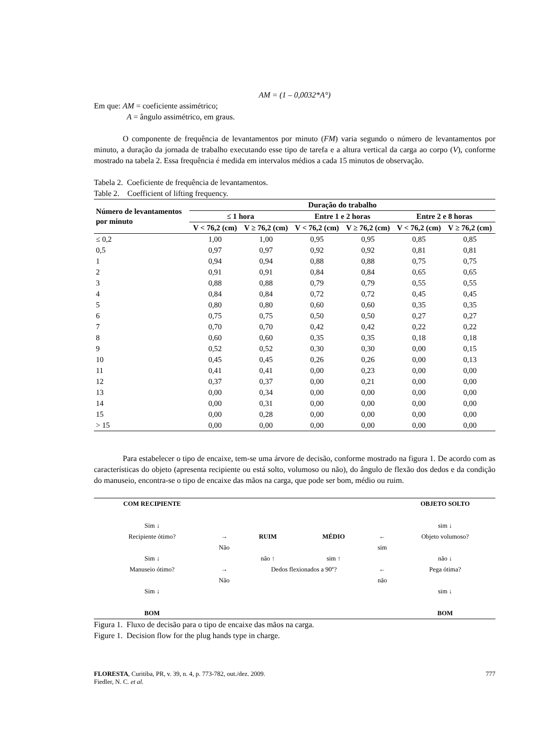AM = (1 – 0,0032*A°)
Em que: AM = coeficiente assimétrico;
A = ângulo assimétrico, em graus.
O componente de frequência de levantamentos por minuto (FM) varia segundo o número de levantamentos por minuto, a duração da jornada de trabalho executando esse tipo de tarefa e a altura vertical da carga ao corpo (V), conforme mostrado na tabela 2. Essa frequência é medida em intervalos médios a cada 15 minutos de observação.
Tabela 2. Coeficiente de frequência de levantamentos.
Table 2. Coefficient of lifting frequency.
| Número de levantamentos por minuto | Duração do trabalho | | | | | |
| --- | --- | --- | --- | --- | --- | --- |
| | ≤ 1 hora | | Entre 1 e 2 horas | | Entre 2 e 8 horas | |
| | V < 76,2 (cm) | V ≥ 76,2 (cm) | V < 76,2 (cm) | V ≥ 76,2 (cm) | V < 76,2 (cm) | V ≥ 76,2 (cm) |
| ≤ 0,2 | 1,00 | 1,00 | 0,95 | 0,95 | 0,85 | 0,85 |
| 0,5 | 0,97 | 0,97 | 0,92 | 0,92 | 0,81 | 0,81 |
| 1 | 0,94 | 0,94 | 0,88 | 0,88 | 0,75 | 0,75 |
| 2 | 0,91 | 0,91 | 0,84 | 0,84 | 0,65 | 0,65 |
| 3 | 0,88 | 0,88 | 0,79 | 0,79 | 0,55 | 0,55 |
| 4 | 0,84 | 0,84 | 0,72 | 0,72 | 0,45 | 0,45 |
| 5 | 0,80 | 0,80 | 0,60 | 0,60 | 0,35 | 0,35 |
| 6 | 0,75 | 0,75 | 0,50 | 0,50 | 0,27 | 0,27 |
| 7 | 0,70 | 0,70 | 0,42 | 0,42 | 0,22 | 0,22 |
| 8 | 0,60 | 0,60 | 0,35 | 0,35 | 0,18 | 0,18 |
| 9 | 0,52 | 0,52 | 0,30 | 0,30 | 0,00 | 0,15 |
| 10 | 0,45 | 0,45 | 0,26 | 0,26 | 0,00 | 0,13 |
| 11 | 0,41 | 0,41 | 0,00 | 0,23 | 0,00 | 0,00 |
| 12 | 0,37 | 0,37 | 0,00 | 0,21 | 0,00 | 0,00 |
| 13 | 0,00 | 0,34 | 0,00 | 0,00 | 0,00 | 0,00 |
| 14 | 0,00 | 0,31 | 0,00 | 0,00 | 0,00 | 0,00 |
| 15 | 0,00 | 0,28 | 0,00 | 0,00 | 0,00 | 0,00 |
| > 15 | 0,00 | 0,00 | 0,00 | 0,00 | 0,00 | 0,00 |
Para estabelecer o tipo de encaixe, tem-se uma árvore de decisão, conforme mostrado na figura 1. De acordo com as características do objeto (apresenta recipiente ou está solto, volumoso ou não), do ângulo de flexão dos dedos e da condição do manuseio, encontra-se o tipo de encaixe das mãos na carga, que pode ser bom, médio ou ruim.
| COM RECIPIENTE | | | | | OBJETO SOLTO |
| Sim ↓ | | | | | sim ↓ |
| Recipiente ótimo? | → | RUIM | MÉDIO | ← | Objeto volumoso? |
| | Não | | | sim | |
| Sim ↓ | | não ↑ | sim ↑ | | não ↓ |
| Manuseio ótimo? | → | Dedos flexionados a 90º? | | ← | Pega ótima? |
| | Não | | | não | |
| Sim ↓ | | | | | sim ↓ |
| BOM | | | | | BOM |
Figura 1. Fluxo de decisão para o tipo de encaixe das mãos na carga.
Figure 1. Decision flow for the plug hands type in charge.
FLORESTA, Curitiba, PR, v. 39, n. 4, p. 773-782, out./dez. 2009.
Fiedler, N. C. et al.
777